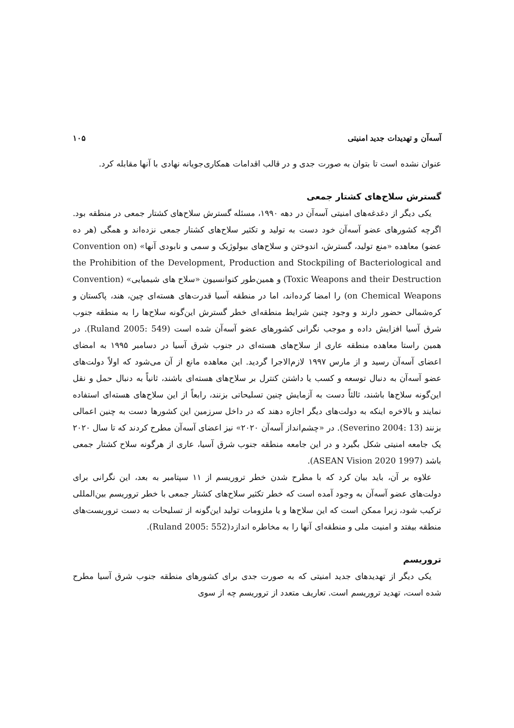آسه‌آن و تهدیدات جدید امنیتی ۱۰۵
عنوان نشده است تا بتوان به صورت جدی و در قالب اقدامات همکاری‌جویانه نهادی با آنها مقابله کرد.
گسترش سلاح‌های کشتار جمعی
یکی دیگر از دغدغه‌های امنیتی آسه‌آن در دهه ۱۹۹۰، مسئله گسترش سلاح‌های کشتار جمعی در منطقه بود. اگرچه کشورهای عضو آسه‌آن خود دست به تولید و تکثیر سلاح‌های کشتار جمعی نزده‌اند و همگی (هر ده عضو) معاهده «منع تولید، گسترش، اندوختن و سلاح‌های بیولوژیک و سمی و نابودی آنها» (Convention on the Prohibition of the Development, Production and Stockpiling of Bacteriological and Toxic Weapons and their Destruction) و همین‌طور کنوانسیون «سلاح های شیمیایی» (Convention on Chemical Weapons) را امضا کرده‌اند، اما در منطقه آسیا قدرت‌های هسته‌ای چین، هند، پاکستان و کره‌شمالی حضور دارند و وجود چنین شرایط منطقه‌ای خطر گسترش این‌گونه سلاح‌ها را به منطقه جنوب شرق آسیا افزایش داده و موجب نگرانی کشورهای عضو آسه‌آن شده است (Ruland 2005: 549). در همین راستا معاهده منطقه عاری از سلاح‌های هسته‌ای در جنوب شرق آسیا در دسامبر ۱۹۹۵ به امضای اعضای آسه‌آن رسید و از مارس ۱۹۹۷ لازم‌الاجرا گردید. این معاهده مانع از آن می‌شود که اولاً دولت‌های عضو آسه‌آن به دنبال توسعه و کسب یا داشتن کنترل بر سلاح‌های هسته‌ای باشند، ثانیاً به دنبال حمل و نقل این‌گونه سلاح‌ها باشند، ثالثاً دست به آزمایش چنین تسلیحاتی بزنند، رابعاً از این سلاح‌های هسته‌ای استفاده نمایند و بالاخره اینکه به دولت‌های دیگر اجازه دهند که در داخل سرزمین این کشورها دست به چنین اعمالی بزنند (Severino 2004: 13). در «چشم‌انداز آسه‌آن ۲۰۲۰» نیز اعضای آسه‌آن مطرح کردند که تا سال ۲۰۲۰ یک جامعه امنیتی شکل بگیرد و در این جامعه منطقه جنوب شرق آسیا، عاری از هرگونه سلاح کشتار جمعی باشد (ASEAN Vision 2020 1997).
علاوه بر آن، باید بیان کرد که با مطرح شدن خطر تروریسم از ۱۱ سپتامبر به بعد، این نگرانی برای دولت‌های عضو آسه‌آن به وجود آمده است که خطر تکثیر سلاح‌های کشتار جمعی با خطر تروریسم بین‌المللی ترکیب شود، زیرا ممکن است که این سلاح‌ها و یا ملزومات تولید این‌گونه از تسلیحات به دست تروریست‌های منطقه بیفتد و امنیت ملی و منطقه‌ای آنها را به مخاطره اندازد(Ruland 2005: 552).
تروریسم
یکی دیگر از تهدیدهای جدید امنیتی که به صورت جدی برای کشورهای منطقه جنوب شرق آسیا مطرح شده است، تهدید تروریسم است. تعاریف متعدد از تروریسم چه از سوی